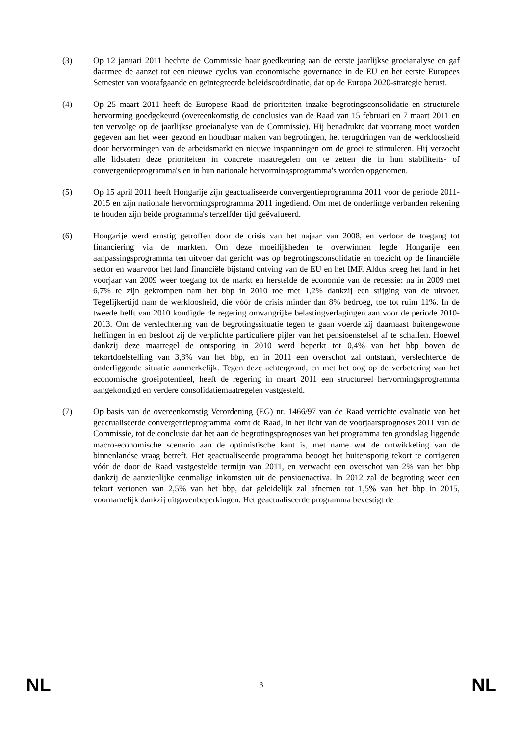(3) Op 12 januari 2011 hechtte de Commissie haar goedkeuring aan de eerste jaarlijkse groeianalyse en gaf daarmee de aanzet tot een nieuwe cyclus van economische governance in de EU en het eerste Europees Semester van voorafgaande en geïntegreerde beleidscoördinatie, dat op de Europa 2020-strategie berust.
(4) Op 25 maart 2011 heeft de Europese Raad de prioriteiten inzake begrotingsconsolidatie en structurele hervorming goedgekeurd (overeenkomstig de conclusies van de Raad van 15 februari en 7 maart 2011 en ten vervolge op de jaarlijkse groeianalyse van de Commissie). Hij benadrukte dat voorrang moet worden gegeven aan het weer gezond en houdbaar maken van begrotingen, het terugdringen van de werkloosheid door hervormingen van de arbeidsmarkt en nieuwe inspanningen om de groei te stimuleren. Hij verzocht alle lidstaten deze prioriteiten in concrete maatregelen om te zetten die in hun stabiliteits- of convergentieprogramma's en in hun nationale hervormingsprogramma's worden opgenomen.
(5) Op 15 april 2011 heeft Hongarije zijn geactualiseerde convergentieprogramma 2011 voor de periode 2011-2015 en zijn nationale hervormingsprogramma 2011 ingediend. Om met de onderlinge verbanden rekening te houden zijn beide programma's terzelfder tijd geëvalueerd.
(6) Hongarije werd ernstig getroffen door de crisis van het najaar van 2008, en verloor de toegang tot financiering via de markten. Om deze moeilijkheden te overwinnen legde Hongarije een aanpassingsprogramma ten uitvoer dat gericht was op begrotingsconsolidatie en toezicht op de financiële sector en waarvoor het land financiële bijstand ontving van de EU en het IMF. Aldus kreeg het land in het voorjaar van 2009 weer toegang tot de markt en herstelde de economie van de recessie: na in 2009 met 6,7% te zijn gekrompen nam het bbp in 2010 toe met 1,2% dankzij een stijging van de uitvoer. Tegelijkertijd nam de werkloosheid, die vóór de crisis minder dan 8% bedroeg, toe tot ruim 11%. In de tweede helft van 2010 kondigde de regering omvangrijke belastingverlagingen aan voor de periode 2010-2013. Om de verslechtering van de begrotingssituatie tegen te gaan voerde zij daarnaast buitengewone heffingen in en besloot zij de verplichte particuliere pijler van het pensioenstelsel af te schaffen. Hoewel dankzij deze maatregel de ontsporing in 2010 werd beperkt tot 0,4% van het bbp boven de tekortdoelstelling van 3,8% van het bbp, en in 2011 een overschot zal ontstaan, verslechterde de onderliggende situatie aanmerkelijk. Tegen deze achtergrond, en met het oog op de verbetering van het economische groeipotentieel, heeft de regering in maart 2011 een structureel hervormingsprogramma aangekondigd en verdere consolidatiemaatregelen vastgesteld.
(7) Op basis van de overeenkomstig Verordening (EG) nr. 1466/97 van de Raad verrichte evaluatie van het geactualiseerde convergentieprogramma komt de Raad, in het licht van de voorjaarsprognoses 2011 van de Commissie, tot de conclusie dat het aan de begrotingsprognoses van het programma ten grondslag liggende macro-economische scenario aan de optimistische kant is, met name wat de ontwikkeling van de binnenlandse vraag betreft. Het geactualiseerde programma beoogt het buitensporig tekort te corrigeren vóór de door de Raad vastgestelde termijn van 2011, en verwacht een overschot van 2% van het bbp dankzij de aanzienlijke eenmalige inkomsten uit de pensioenactiva. In 2012 zal de begroting weer een tekort vertonen van 2,5% van het bbp, dat geleidelijk zal afnemen tot 1,5% van het bbp in 2015, voornamelijk dankzij uitgavenbeperkingen. Het geactualiseerde programma bevestigt de
NL 3 NL